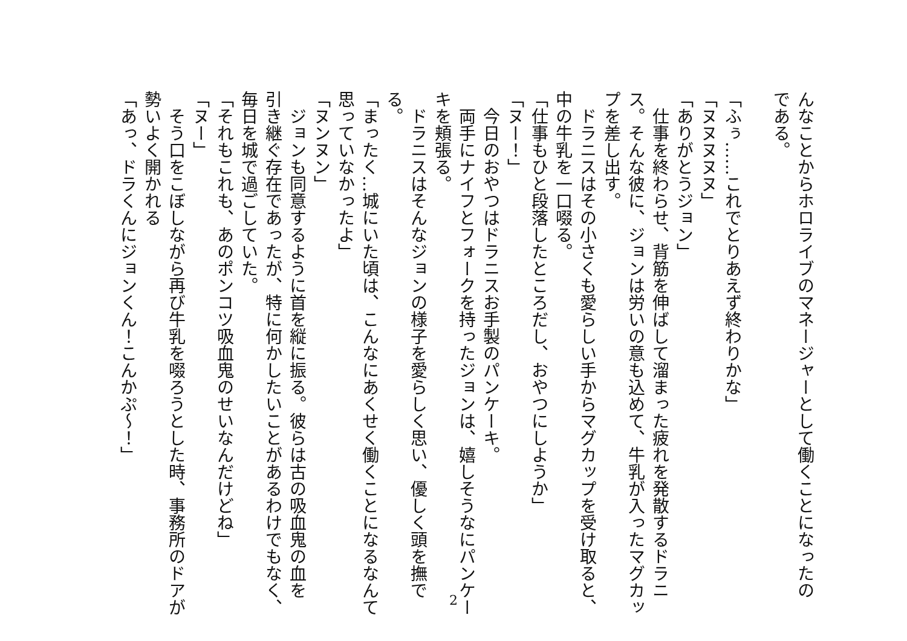んなことからホロライブのマネージャーとして働くことになったの
である。
　
「ふぅ……これでとりあえず終わりかな」
「ヌヌヌヌヌ」
「ありがとうジョン」
　仕事を終わらせ、背筋を伸ばして溜まった疲れを発散するドラニ
ス。そんな彼に、ジョンは労いの意も込めて、牛乳が入ったマグカッ
プを差し出す。
　ドラニスはその小さくも愛らしい手からマグカップを受け取ると、
中の牛乳を一口啜る。
「仕事もひと段落したところだし、おやつにしようか」
「ヌー！」
　今日のおやつはドラニスお手製のパンケーキ。
　両手にナイフとフォークを持ったジョンは、嬉しそうなにパンケー
キを頬張る。
　ドラニスはそんなジョンの様子を愛らしく思い、優しく頭を撫で
る。
「まったく…城にいた頃は、こんなにあくせく働くことになるなんて
思っていなかったよ」
「ヌンヌン」
　ジョンも同意するように首を縦に振る。彼らは古の吸血鬼の血を
引き継ぐ存在であったが、特に何かしたいことがあるわけでもなく、
毎日を城で過ごしていた。
「それもこれも、あのポンコツ吸血鬼のせいなんだけどね」
「ヌー」
　そう口をこぼしながら再び牛乳を啜ろうとした時、事務所のドアが
勢いよく開かれる
「あっ、ドラくんにジョンくん！こんかぷ～！」
2